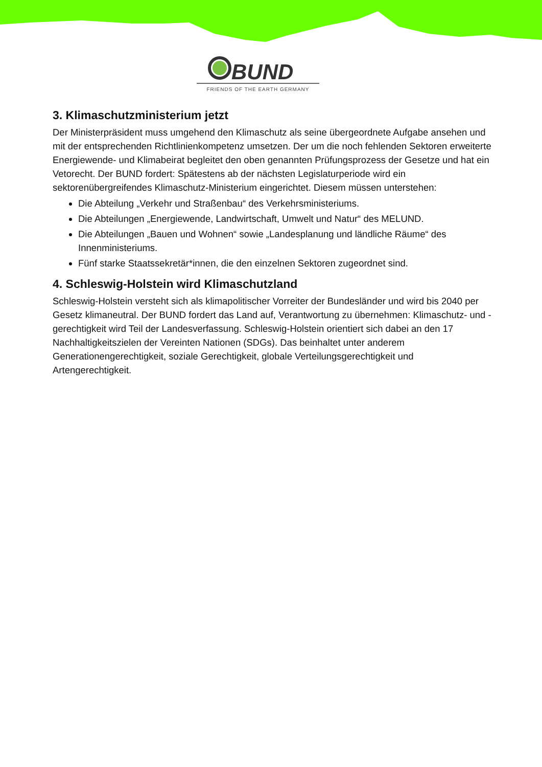BUND
FRIENDS OF THE EARTH GERMANY
3. Klimaschutzministerium jetzt
Der Ministerpräsident muss umgehend den Klimaschutz als seine übergeordnete Aufgabe ansehen und mit der entsprechenden Richtlinienkompetenz umsetzen. Der um die noch fehlenden Sektoren erweiterte Energiewende- und Klimabeirat begleitet den oben genannten Prüfungsprozess der Gesetze und hat ein Vetorecht. Der BUND fordert: Spätestens ab der nächsten Legislaturperiode wird ein sektorenübergreifendes Klimaschutz-Ministerium eingerichtet. Diesem müssen unterstehen:
Die Abteilung „Verkehr und Straßenbau“ des Verkehrsministeriums.
Die Abteilungen „Energiewende, Landwirtschaft, Umwelt und Natur“ des MELUND.
Die Abteilungen „Bauen und Wohnen“ sowie „Landesplanung und ländliche Räume“ des Innenministeriums.
Fünf starke Staatssekretär*innen, die den einzelnen Sektoren zugeordnet sind.
4. Schleswig-Holstein wird Klimaschutzland
Schleswig-Holstein versteht sich als klimapolitischer Vorreiter der Bundesländer und wird bis 2040 per Gesetz klimaneutral. Der BUND fordert das Land auf, Verantwortung zu übernehmen: Klimaschutz- und -gerechtigkeit wird Teil der Landesverfassung. Schleswig-Holstein orientiert sich dabei an den 17 Nachhaltigkeitszielen der Vereinten Nationen (SDGs). Das beinhaltet unter anderem Generationengerechtigkeit, soziale Gerechtigkeit, globale Verteilungsgerechtigkeit und Artengerechtigkeit.